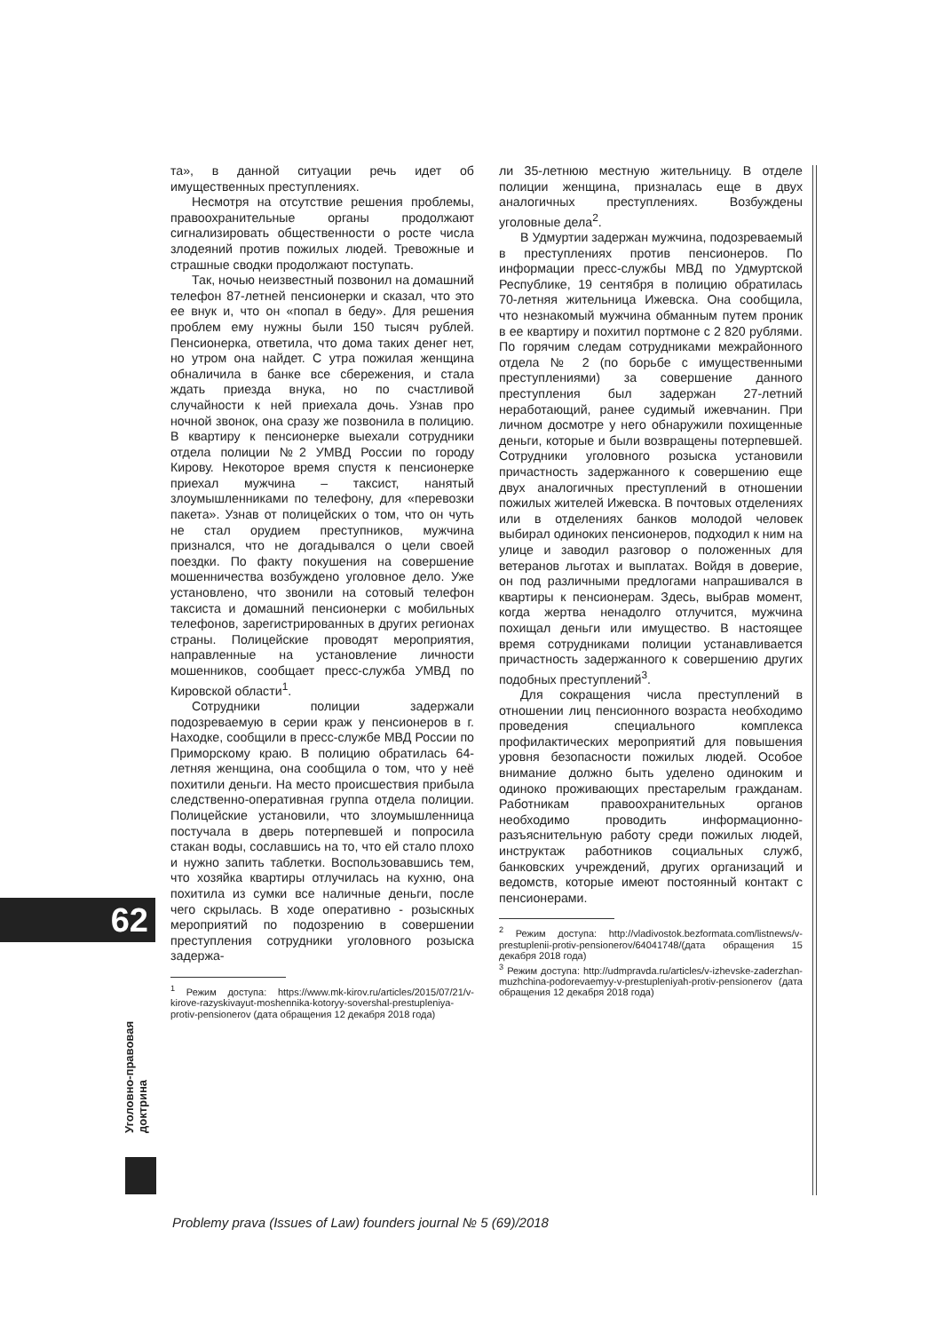та», в данной ситуации речь идет об имущественных преступлениях.
Несмотря на отсутствие решения проблемы, правоохранительные органы продолжают сигнализировать общественности о росте числа злодеяний против пожилых людей. Тревожные и страшные сводки продолжают поступать.
Так, ночью неизвестный позвонил на домашний телефон 87-летней пенсионерки и сказал, что это ее внук и, что он «попал в беду». Для решения проблем ему нужны были 150 тысяч рублей. Пенсионерка, ответила, что дома таких денег нет, но утром она найдет. С утра пожилая женщина обналичила в банке все сбережения, и стала ждать приезда внука, но по счастливой случайности к ней приехала дочь. Узнав про ночной звонок, она сразу же позвонила в полицию. В квартиру к пенсионерке выехали сотрудники отдела полиции №2 УМВД России по городу Кирову. Некоторое время спустя к пенсионерке приехал мужчина – таксист, нанятый злоумышленниками по телефону, для «перевозки пакета». Узнав от полицейских о том, что он чуть не стал орудием преступников, мужчина признался, что не догадывался о цели своей поездки. По факту покушения на совершение мошенничества возбуждено уголовное дело. Уже установлено, что звонили на сотовый телефон таксиста и домашний пенсионерки с мобильных телефонов, зарегистрированных в других регионах страны. Полицейские проводят мероприятия, направленные на установление личности мошенников, сообщает пресс-служба УМВД по Кировской области<sup>1</sup>.
Сотрудники полиции задержали подозреваемую в серии краж у пенсионеров в г. Находке, сообщили в пресс-службе МВД России по Приморскому краю. В полицию обратилась 64-летняя женщина, она сообщила о том, что у неё похитили деньги. На место происшествия прибыла следственно-оперативная группа отдела полиции. Полицейские установили, что злоумышленница постучала в дверь потерпевшей и попросила стакан воды, сославшись на то, что ей стало плохо и нужно запить таблетки. Воспользовавшись тем, что хозяйка квартиры отлучилась на кухню, она похитила из сумки все наличные деньги, после чего скрылась. В ходе оперативно - розыскных мероприятий по подозрению в совершении преступления сотрудники уголовного розыска задержа-
<sup>1</sup> Режим доступа: https://www.mk-kirov.ru/articles/2015/07/21/v-kirove-razyskivayut-moshennika-kotoryy-sovershal-prestupleniya-protiv-pensionerov (дата обращения 12 декабря 2018 года)
ли 35-летнюю местную жительницу. В отделе полиции женщина, призналась еще в двух аналогичных преступлениях. Возбуждены уголовные дела<sup>2</sup>.
В Удмуртии задержан мужчина, подозреваемый в преступлениях против пенсионеров. По информации пресс-службы МВД по Удмуртской Республике, 19 сентября в полицию обратилась 70-летняя жительница Ижевска. Она сообщила, что незнакомый мужчина обманным путем проник в ее квартиру и похитил портмоне с 2 820 рублями. По горячим следам сотрудниками межрайонного отдела № 2 (по борьбе с имущественными преступлениями) за совершение данного преступления был задержан 27-летний неработающий, ранее судимый ижевчанин. При личном досмотре у него обнаружили похищенные деньги, которые и были возвращены потерпевшей. Сотрудники уголовного розыска установили причастность задержанного к совершению еще двух аналогичных преступлений в отношении пожилых жителей Ижевска. В почтовых отделениях или в отделениях банков молодой человек выбирал одиноких пенсионеров, подходил к ним на улице и заводил разговор о положенных для ветеранов льготах и выплатах. Войдя в доверие, он под различными предлогами напрашивался в квартиры к пенсионерам. Здесь, выбрав момент, когда жертва ненадолго отлучится, мужчина похищал деньги или имущество. В настоящее время сотрудниками полиции устанавливается причастность задержанного к совершению других подобных преступлений<sup>3</sup>.
Для сокращения числа преступлений в отношении лиц пенсионного возраста необходимо проведения специального комплекса профилактических мероприятий для повышения уровня безопасности пожилых людей. Особое внимание должно быть уделено одиноким и одиноко проживающих престарелым гражданам. Работникам правоохранительных органов необходимо проводить информационно-разъяснительную работу среди пожилых людей, инструктаж работников социальных служб, банковских учреждений, других организаций и ведомств, которые имеют постоянный контакт с пенсионерами.
<sup>2</sup> Режим доступа: http://vladivostok.bezformata.com/listnews/v-prestuplenii-protiv-pensionerov/64041748/(дата обращения 15 декабря 2018 года)
<sup>3</sup> Режим доступа: http://udmpravda.ru/articles/v-izhevske-zaderzhan-muzhchina-podorevaemyy-v-prestupleniyah-protiv-pensionerov (дата обращения 12 декабря 2018 года)
62
Уголовно-правовая
доктрина
Problemy prava (Issues of Law) founders journal № 5 (69)/2018